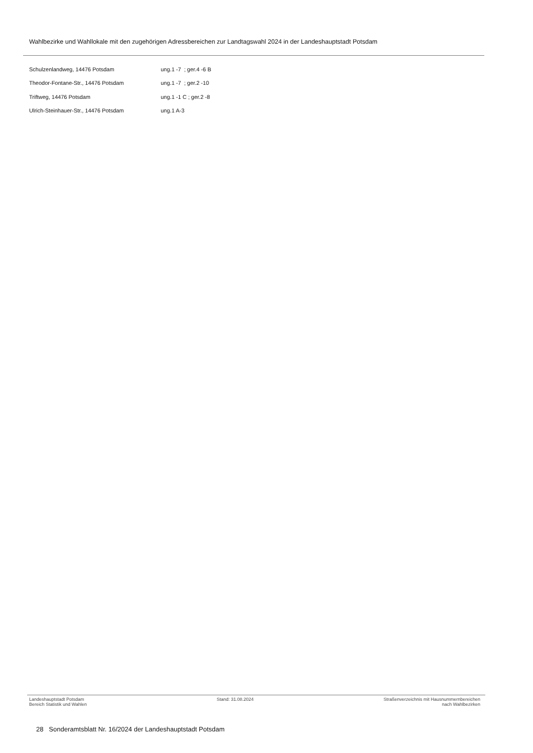Wahlbezirke und Wahllokale mit den zugehörigen Adressbereichen zur Landtagswahl 2024 in der Landeshauptstadt Potsdam
| Schulzenlandweg, 14476 Potsdam | ung.1 -7 ; ger.4 -6 B |
| Theodor-Fontane-Str., 14476 Potsdam | ung.1 -7 ; ger.2 -10 |
| Triftweg, 14476 Potsdam | ung.1 -1 C ; ger.2 -8 |
| Ulrich-Steinhauer-Str., 14476 Potsdam | ung.1 A-3 |
Landeshauptstadt Potsdam
Bereich Statistik und Wahlen
Stand: 31.08.2024 Straßenverzeichnis mit Hausnummernbereichen
nach Wahlbezirken
28 Sonderamtsblatt Nr. 16/2024 der Landeshauptstadt Potsdam